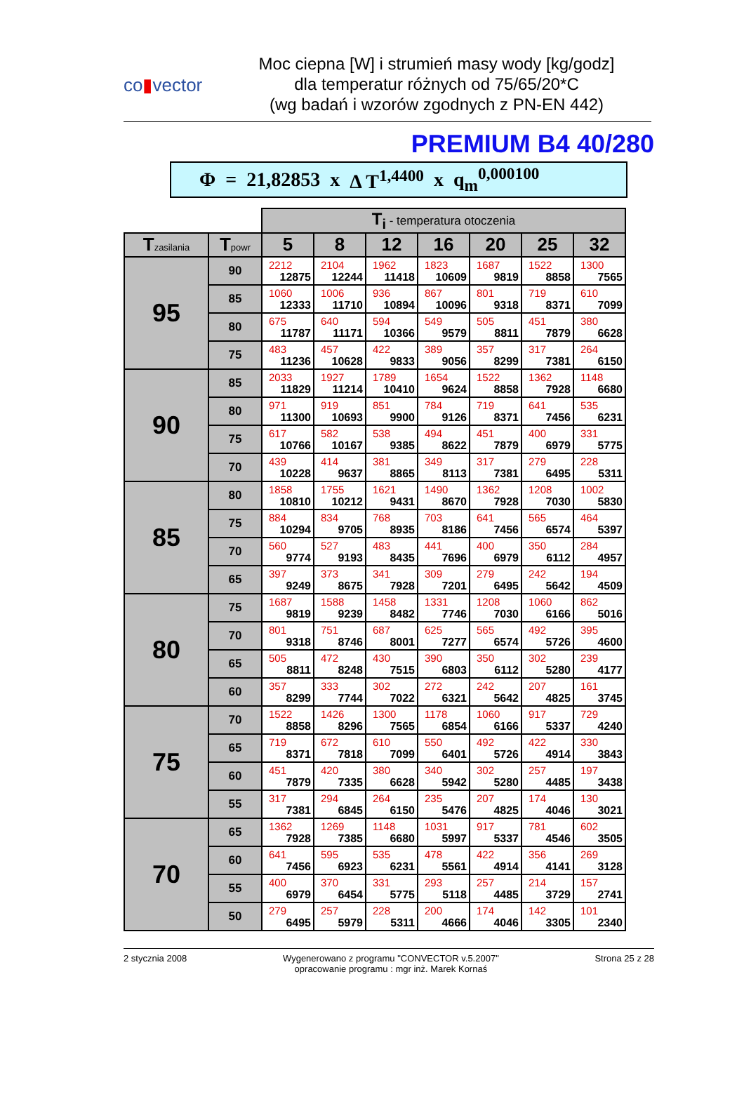co▮vector
Moc ciepna [W] i strumień masy wody [kg/godz]
dla temperatur różnych od 75/65/20*C
(wg badań i wzorów zgodnych z PN-EN 442)
PREMIUM B4 40/280
Φ = 21,82853 x Δ T<sup>1,4400</sup> x q<sub>m</sub><sup>0,000100</sup>
| | | T<sub>i</sub> - temperatura otoczenia | | | | | | |
| T zasilania | T powr | 5 | 8 | 12 | 16 | 20 | 25 | 32 |
| 95 | 90 | 2212 12875 | 2104 12244 | 1962 11418 | 1823 10609 | 1687 9819 | 1522 8858 | 1300 7565 |
| | 85 | 1060 12333 | 1006 11710 | 936 10894 | 867 10096 | 801 9318 | 719 8371 | 610 7099 |
| | 80 | 675 11787 | 640 11171 | 594 10366 | 549 9579 | 505 8811 | 451 7879 | 380 6628 |
| | 75 | 483 11236 | 457 10628 | 422 9833 | 389 9056 | 357 8299 | 317 7381 | 264 6150 |
| 90 | 85 | 2033 11829 | 1927 11214 | 1789 10410 | 1654 9624 | 1522 8858 | 1362 7928 | 1148 6680 |
| | 80 | 971 11300 | 919 10693 | 851 9900 | 784 9126 | 719 8371 | 641 7456 | 535 6231 |
| | 75 | 617 10766 | 582 10167 | 538 9385 | 494 8622 | 451 7879 | 400 6979 | 331 5775 |
| | 70 | 439 10228 | 414 9637 | 381 8865 | 349 8113 | 317 7381 | 279 6495 | 228 5311 |
| 85 | 80 | 1858 10810 | 1755 10212 | 1621 9431 | 1490 8670 | 1362 7928 | 1208 7030 | 1002 5830 |
| | 75 | 884 10294 | 834 9705 | 768 8935 | 703 8186 | 641 7456 | 565 6574 | 464 5397 |
| | 70 | 560 9774 | 527 9193 | 483 8435 | 441 7696 | 400 6979 | 350 6112 | 284 4957 |
| | 65 | 397 9249 | 373 8675 | 341 7928 | 309 7201 | 279 6495 | 242 5642 | 194 4509 |
| 80 | 75 | 1687 9819 | 1588 9239 | 1458 8482 | 1331 7746 | 1208 7030 | 1060 6166 | 862 5016 |
| | 70 | 801 9318 | 751 8746 | 687 8001 | 625 7277 | 565 6574 | 492 5726 | 395 4600 |
| | 65 | 505 8811 | 472 8248 | 430 7515 | 390 6803 | 350 6112 | 302 5280 | 239 4177 |
| | 60 | 357 8299 | 333 7744 | 302 7022 | 272 6321 | 242 5642 | 207 4825 | 161 3745 |
| 75 | 70 | 1522 8858 | 1426 8296 | 1300 7565 | 1178 6854 | 1060 6166 | 917 5337 | 729 4240 |
| | 65 | 719 8371 | 672 7818 | 610 7099 | 550 6401 | 492 5726 | 422 4914 | 330 3843 |
| | 60 | 451 7879 | 420 7335 | 380 6628 | 340 5942 | 302 5280 | 257 4485 | 197 3438 |
| | 55 | 317 7381 | 294 6845 | 264 6150 | 235 5476 | 207 4825 | 174 4046 | 130 3021 |
| 70 | 65 | 1362 7928 | 1269 7385 | 1148 6680 | 1031 5997 | 917 5337 | 781 4546 | 602 3505 |
| | 60 | 641 7456 | 595 6923 | 535 6231 | 478 5561 | 422 4914 | 356 4141 | 269 3128 |
| | 55 | 400 6979 | 370 6454 | 331 5775 | 293 5118 | 257 4485 | 214 3729 | 157 2741 |
| | 50 | 279 6495 | 257 5979 | 228 5311 | 200 4666 | 174 4046 | 142 3305 | 101 2340 |
2 stycznia 2008 Wygenerowano z programu "CONVECTOR v.5.2007"
opracowanie programu : mgr inż. Marek Kornaś Strona 25 z 28